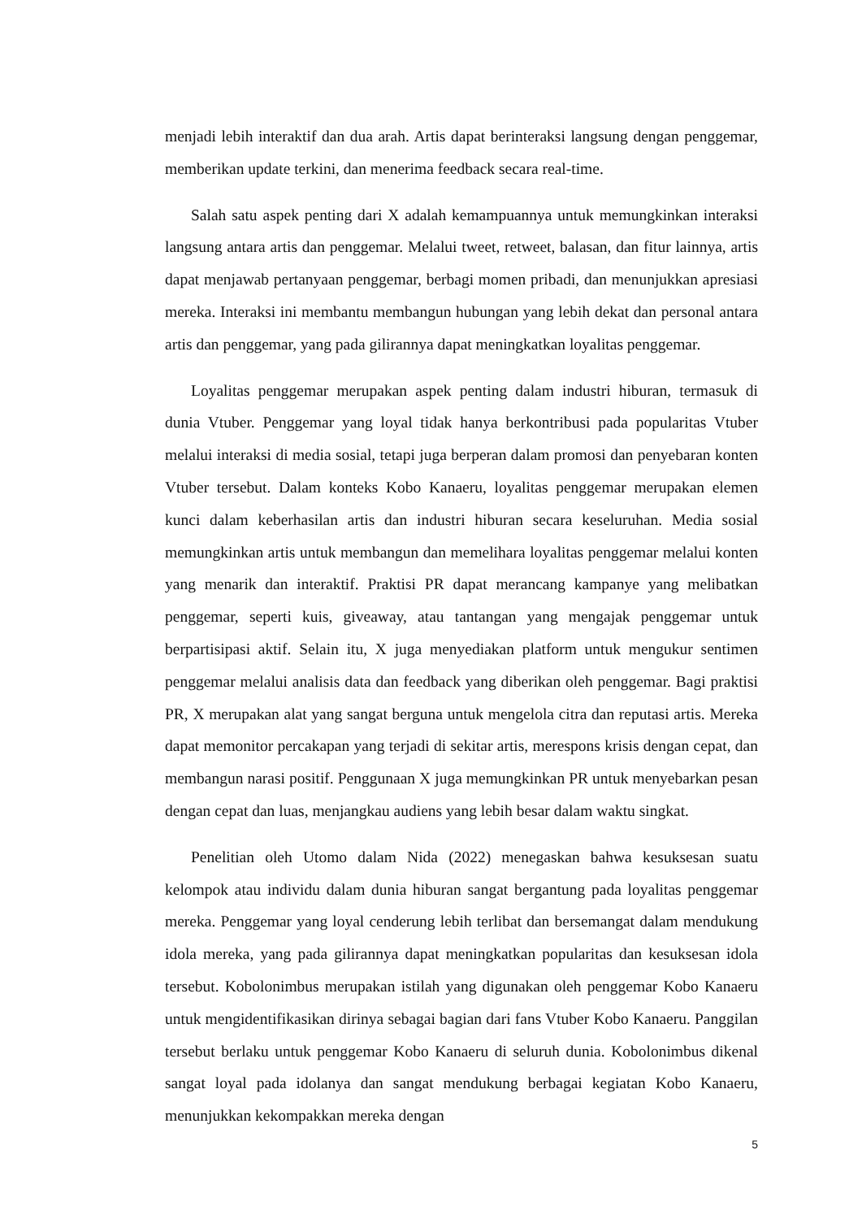menjadi lebih interaktif dan dua arah. Artis dapat berinteraksi langsung dengan penggemar, memberikan update terkini, dan menerima feedback secara real-time.
Salah satu aspek penting dari X adalah kemampuannya untuk memungkinkan interaksi langsung antara artis dan penggemar. Melalui tweet, retweet, balasan, dan fitur lainnya, artis dapat menjawab pertanyaan penggemar, berbagi momen pribadi, dan menunjukkan apresiasi mereka. Interaksi ini membantu membangun hubungan yang lebih dekat dan personal antara artis dan penggemar, yang pada gilirannya dapat meningkatkan loyalitas penggemar.
Loyalitas penggemar merupakan aspek penting dalam industri hiburan, termasuk di dunia Vtuber. Penggemar yang loyal tidak hanya berkontribusi pada popularitas Vtuber melalui interaksi di media sosial, tetapi juga berperan dalam promosi dan penyebaran konten Vtuber tersebut. Dalam konteks Kobo Kanaeru, loyalitas penggemar merupakan elemen kunci dalam keberhasilan artis dan industri hiburan secara keseluruhan. Media sosial memungkinkan artis untuk membangun dan memelihara loyalitas penggemar melalui konten yang menarik dan interaktif. Praktisi PR dapat merancang kampanye yang melibatkan penggemar, seperti kuis, giveaway, atau tantangan yang mengajak penggemar untuk berpartisipasi aktif. Selain itu, X juga menyediakan platform untuk mengukur sentimen penggemar melalui analisis data dan feedback yang diberikan oleh penggemar. Bagi praktisi PR, X merupakan alat yang sangat berguna untuk mengelola citra dan reputasi artis. Mereka dapat memonitor percakapan yang terjadi di sekitar artis, merespons krisis dengan cepat, dan membangun narasi positif. Penggunaan X juga memungkinkan PR untuk menyebarkan pesan dengan cepat dan luas, menjangkau audiens yang lebih besar dalam waktu singkat.
Penelitian oleh Utomo dalam Nida (2022) menegaskan bahwa kesuksesan suatu kelompok atau individu dalam dunia hiburan sangat bergantung pada loyalitas penggemar mereka. Penggemar yang loyal cenderung lebih terlibat dan bersemangat dalam mendukung idola mereka, yang pada gilirannya dapat meningkatkan popularitas dan kesuksesan idola tersebut. Kobolonimbus merupakan istilah yang digunakan oleh penggemar Kobo Kanaeru untuk mengidentifikasikan dirinya sebagai bagian dari fans Vtuber Kobo Kanaeru. Panggilan tersebut berlaku untuk penggemar Kobo Kanaeru di seluruh dunia. Kobolonimbus dikenal sangat loyal pada idolanya dan sangat mendukung berbagai kegiatan Kobo Kanaeru, menunjukkan kekompakkan mereka dengan
5